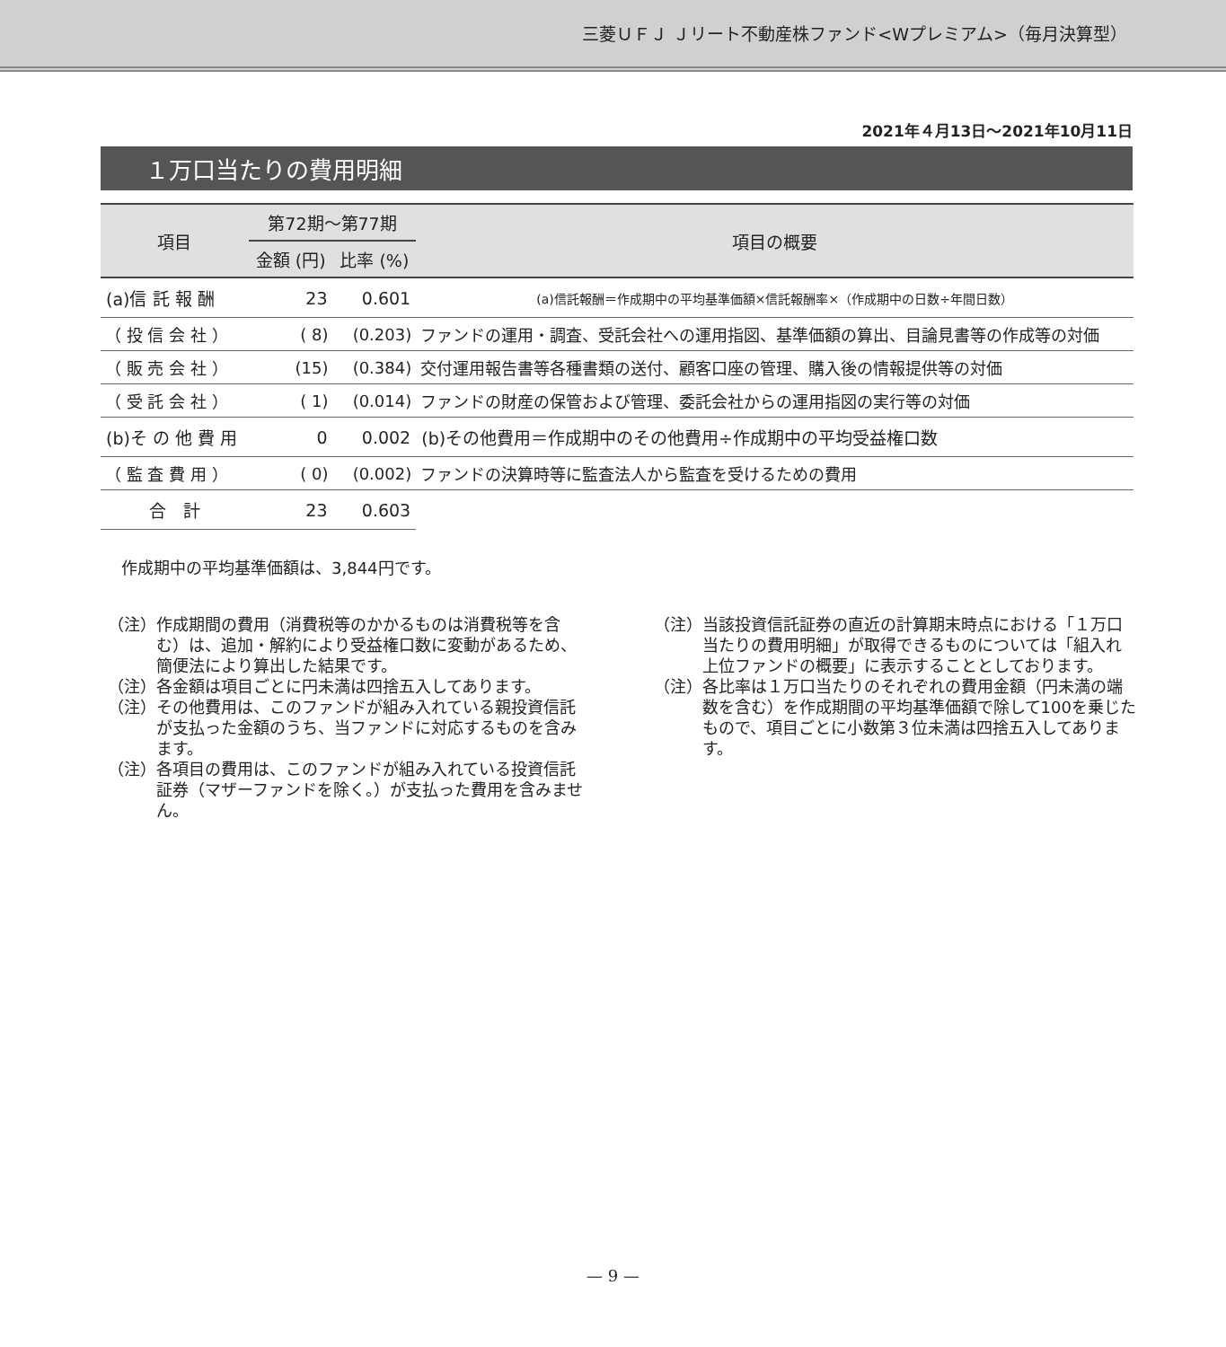三菱ＵＦＪ Ｊリート不動産株ファンド<Wプレミアム>（毎月決算型）
2021年４月13日～2021年10月11日
１万口当たりの費用明細
| 項目 | 第72期～第77期 | | 項目の概要 |
| --- | --- | --- | --- |
| | 金額 (円) | 比率 (%) | |
| (a)信 託 報 酬 | 23 | 0.601 | (a)信託報酬＝作成期中の平均基準価額×信託報酬率×（作成期中の日数÷年間日数） |
| （ 投 信 会 社 ） | ( 8) | (0.203) | ファンドの運用・調査、受託会社への運用指図、基準価額の算出、目論見書等の作成等の対価 |
| （ 販 売 会 社 ） | (15) | (0.384) | 交付運用報告書等各種書類の送付、顧客口座の管理、購入後の情報提供等の対価 |
| （ 受 託 会 社 ） | ( 1) | (0.014) | ファンドの財産の保管および管理、委託会社からの運用指図の実行等の対価 |
| (b)そ の 他 費 用 | 0 | 0.002 | (b)その他費用＝作成期中のその他費用÷作成期中の平均受益権口数 |
| （ 監 査 費 用 ） | ( 0) | (0.002) | ファンドの決算時等に監査法人から監査を受けるための費用 |
| 合 計 | 23 | 0.603 | |
作成期中の平均基準価額は、3,844円です。
（注）作成期間の費用（消費税等のかかるものは消費税等を含む）は、追加・解約により受益権口数に変動があるため、簡便法により算出した結果です。
（注）各金額は項目ごとに円未満は四捨五入してあります。
（注）その他費用は、このファンドが組み入れている親投資信託が支払った金額のうち、当ファンドに対応するものを含みます。
（注）各項目の費用は、このファンドが組み入れている投資信託証券（マザーファンドを除く。）が支払った費用を含みません。
（注）当該投資信託証券の直近の計算期末時点における「１万口当たりの費用明細」が取得できるものについては「組入れ上位ファンドの概要」に表示することとしております。
（注）各比率は１万口当たりのそれぞれの費用金額（円未満の端数を含む）を作成期間の平均基準価額で除して100を乗じたもので、項目ごとに小数第３位未満は四捨五入してあります。
— 9 —